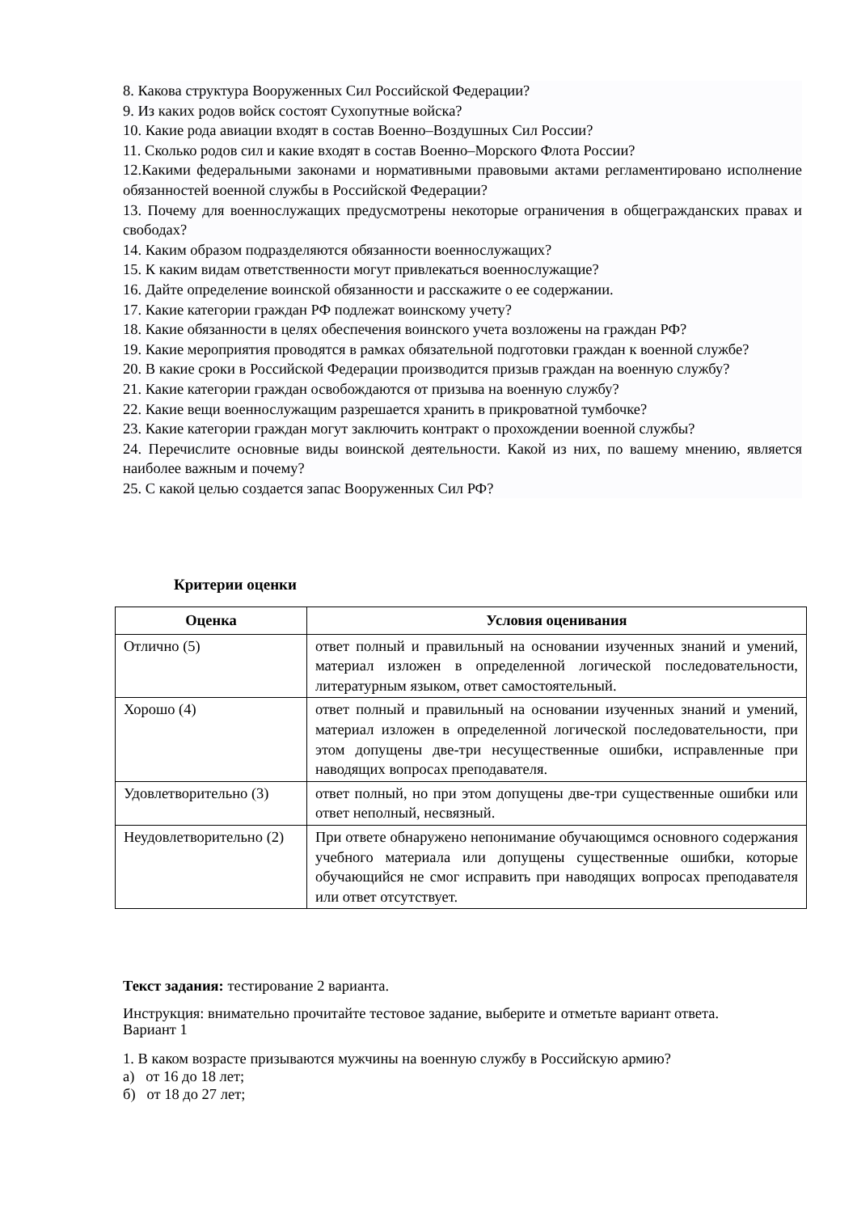8. Какова структура Вооруженных Сил Российской Федерации?
9. Из каких родов войск состоят Сухопутные войска?
10. Какие рода авиации входят в состав Военно–Воздушных Сил России?
11. Сколько родов сил и какие входят в состав Военно–Морского Флота России?
12.Какими федеральными законами и нормативными правовыми актами регламентировано исполнение обязанностей военной службы в Российской Федерации?
13. Почему для военнослужащих предусмотрены некоторые ограничения в общегражданских правах и свободах?
14. Каким образом подразделяются обязанности военнослужащих?
15. К каким видам ответственности могут привлекаться военнослужащие?
16. Дайте определение воинской обязанности и расскажите о ее содержании.
17. Какие категории граждан РФ подлежат воинскому учету?
18. Какие обязанности в целях обеспечения воинского учета возложены на граждан РФ?
19. Какие мероприятия проводятся в рамках обязательной подготовки граждан к военной службе?
20. В какие сроки в Российской Федерации производится призыв граждан на военную службу?
21. Какие категории граждан освобождаются от призыва на военную службу?
22. Какие вещи военнослужащим разрешается хранить в прикроватной тумбочке?
23. Какие категории граждан могут заключить контракт о прохождении военной службы?
24. Перечислите основные виды воинской деятельности. Какой из них, по вашему мнению, является наиболее важным и почему?
25. С какой целью создается запас Вооруженных Сил РФ?
Критерии оценки
| Оценка | Условия оценивания |
| --- | --- |
| Отлично (5) | ответ полный и правильный на основании изученных знаний и умений, материал изложен в определенной логической последовательности, литературным языком, ответ самостоятельный. |
| Хорошо (4) | ответ полный и правильный на основании изученных знаний и умений, материал изложен в определенной логической последовательности, при этом допущены две-три несущественные ошибки, исправленные при наводящих вопросах преподавателя. |
| Удовлетворительно (3) | ответ полный, но при этом допущены две-три существенные ошибки или ответ неполный, несвязный. |
| Неудовлетворительно (2) | При ответе обнаружено непонимание обучающимся основного содержания учебного материала или допущены существенные ошибки, которые обучающийся не смог исправить при наводящих вопросах преподавателя или ответ отсутствует. |
Текст задания: тестирование 2 варианта.
Инструкция: внимательно прочитайте тестовое задание, выберите и отметьте вариант ответа.
Вариант 1
1. В каком возрасте призываются мужчины на военную службу в Российскую армию?
а) от 16 до 18 лет;
б) от 18 до 27 лет;